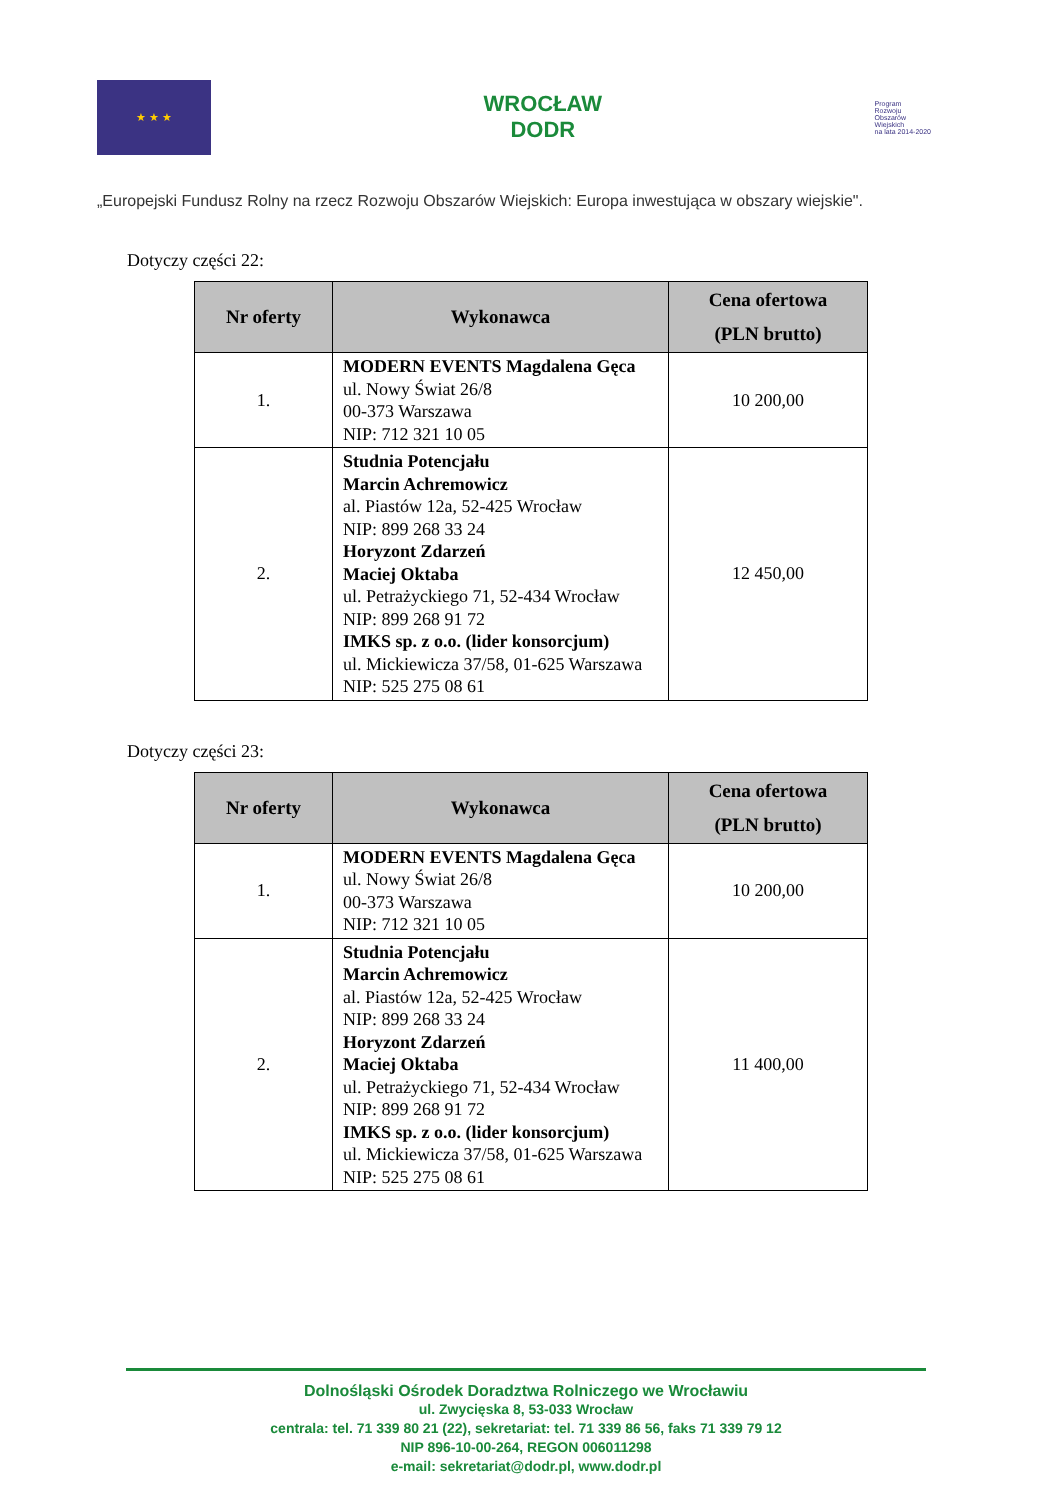★ ★ ★
WROCŁAW
DODR
Program
Rozwoju
Obszarów
Wiejskich
na lata 2014-2020
„Europejski Fundusz Rolny na rzecz Rozwoju Obszarów Wiejskich: Europa inwestująca w obszary wiejskie".
Dotyczy części 22:
| Nr oferty | Wykonawca | Cena ofertowa (PLN brutto) |
| --- | --- | --- |
| 1. | MODERN EVENTS Magdalena Gęca ul. Nowy Świat 26/8 00-373 Warszawa NIP: 712 321 10 05 | 10 200,00 |
| 2. | Studnia Potencjału Marcin Achremowicz al. Piastów 12a, 52-425 Wrocław NIP: 899 268 33 24 Horyzont Zdarzeń Maciej Oktaba ul. Petrażyckiego 71, 52-434 Wrocław NIP: 899 268 91 72 IMKS sp. z o.o. (lider konsorcjum) ul. Mickiewicza 37/58, 01-625 Warszawa NIP: 525 275 08 61 | 12 450,00 |
Dotyczy części 23:
| Nr oferty | Wykonawca | Cena ofertowa (PLN brutto) |
| --- | --- | --- |
| 1. | MODERN EVENTS Magdalena Gęca ul. Nowy Świat 26/8 00-373 Warszawa NIP: 712 321 10 05 | 10 200,00 |
| 2. | Studnia Potencjału Marcin Achremowicz al. Piastów 12a, 52-425 Wrocław NIP: 899 268 33 24 Horyzont Zdarzeń Maciej Oktaba ul. Petrażyckiego 71, 52-434 Wrocław NIP: 899 268 91 72 IMKS sp. z o.o. (lider konsorcjum) ul. Mickiewicza 37/58, 01-625 Warszawa NIP: 525 275 08 61 | 11 400,00 |
Dolnośląski Ośrodek Doradztwa Rolniczego we Wrocławiu
ul. Zwycięska 8, 53-033 Wrocław
centrala: tel. 71 339 80 21 (22), sekretariat: tel. 71 339 86 56, faks 71 339 79 12
NIP 896-10-00-264, REGON 006011298
e-mail: sekretariat@dodr.pl, www.dodr.pl